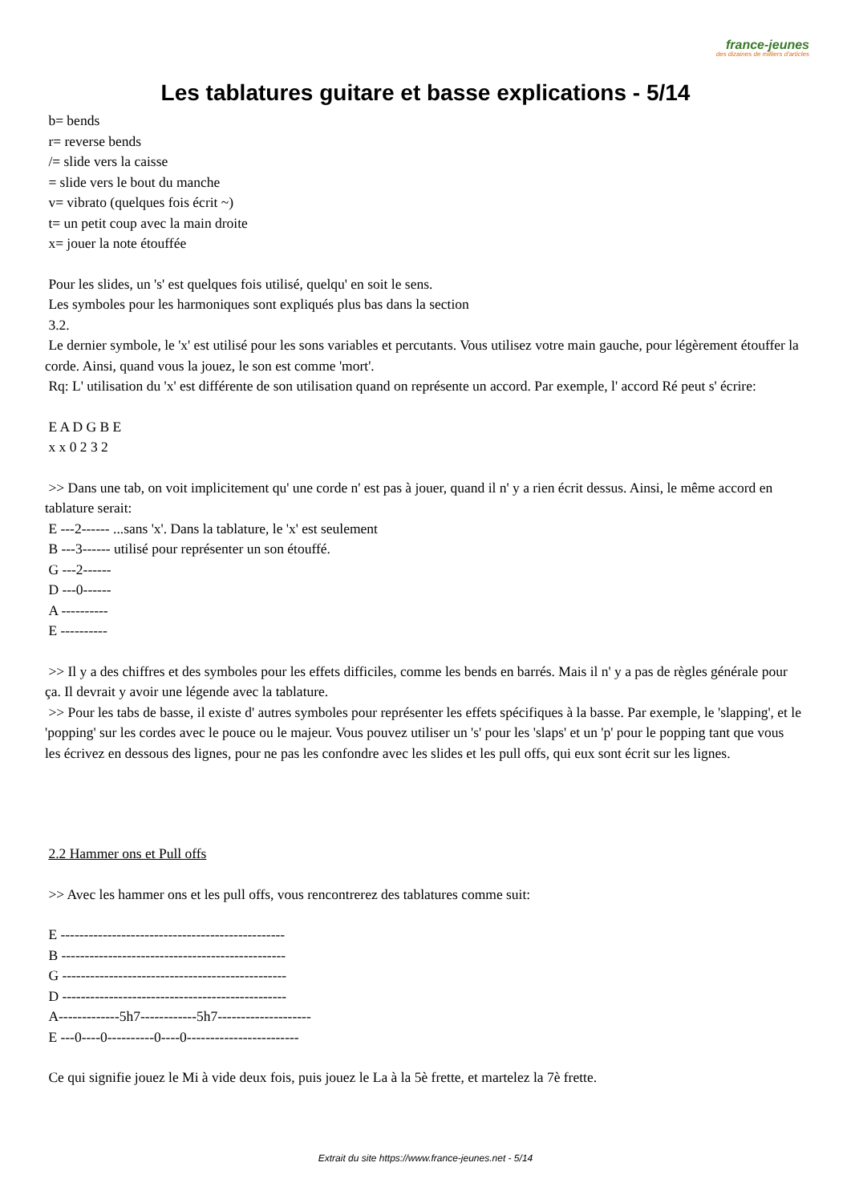france-jeunes
des dizaines de milliers d'articles
Les tablatures guitare et basse explications - 5/14
b= bends
r= reverse bends
/= slide vers la caisse
= slide vers le bout du manche
v= vibrato (quelques fois écrit ~)
t= un petit coup avec la main droite
x= jouer la note étouffée
Pour les slides, un 's' est quelques fois utilisé, quelqu' en soit le sens.
Les symboles pour les harmoniques sont expliqués plus bas dans la section
3.2.
Le dernier symbole, le 'x' est utilisé pour les sons variables et percutants. Vous utilisez votre main gauche, pour légèrement étouffer la corde. Ainsi, quand vous la jouez, le son est comme 'mort'.
Rq: L' utilisation du 'x' est différente de son utilisation quand on représente un accord. Par exemple, l' accord Ré peut s' écrire:
E A D G B E
x x 0 2 3 2
>> Dans une tab, on voit implicitement qu' une corde n' est pas à jouer, quand il n' y a rien écrit dessus. Ainsi, le même accord en tablature serait:
E ---2------ ...sans 'x'. Dans la tablature, le 'x' est seulement
B ---3------ utilisé pour représenter un son étouffé.
G ---2------
D ---0------
A ----------
E ----------
>> Il y a des chiffres et des symboles pour les effets difficiles, comme les bends en barrés. Mais il n' y a pas de règles générale pour ça. Il devrait y avoir une légende avec la tablature.
>> Pour les tabs de basse, il existe d' autres symboles pour représenter les effets spécifiques à la basse. Par exemple, le 'slapping', et le 'popping' sur les cordes avec le pouce ou le majeur. Vous pouvez utiliser un 's' pour les 'slaps' et un 'p' pour le popping tant que vous les écrivez en dessous des lignes, pour ne pas les confondre avec les slides et les pull offs, qui eux sont écrit sur les lignes.
2.2 Hammer ons et Pull offs
>> Avec les hammer ons et les pull offs, vous rencontrerez des tablatures comme suit:
E ------------------------------------------------
B ------------------------------------------------
G ------------------------------------------------
D ------------------------------------------------
A-------------5h7------------5h7--------------------
E ---0----0----------0----0------------------------
Ce qui signifie jouez le Mi à vide deux fois, puis jouez le La à la 5è frette, et martelez la 7è frette.
Extrait du site https://www.france-jeunes.net - 5/14